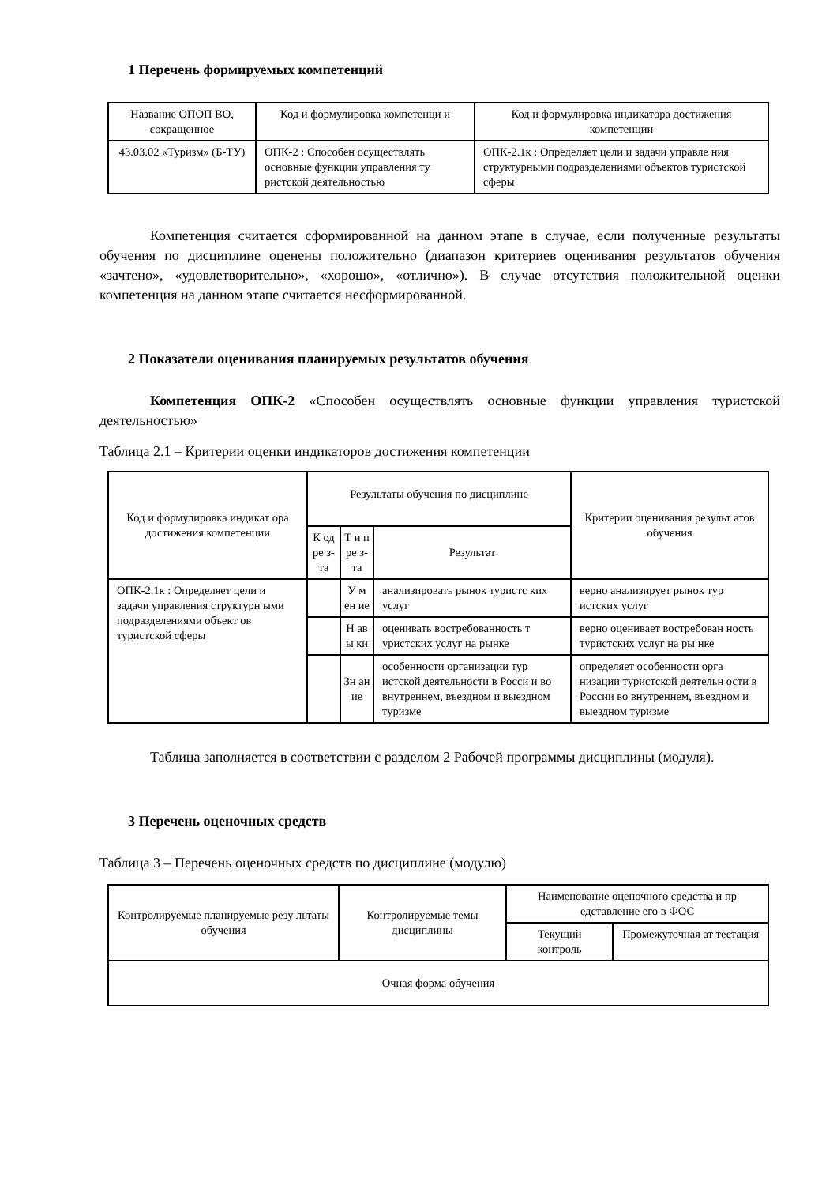1 Перечень формируемых компетенций
| Название ОПОП ВО, сокращенное | Код и формулировка компетенци и | Код и формулировка индикатора достижения компетенции |
| --- | --- | --- |
| 43.03.02 «Туризм» (Б-ТУ) | ОПК-2 : Способен осуществлять основные функции управления ту ристской деятельностью | ОПК-2.1к : Определяет цели и задачи управле ния структурными подразделениями объектов туристской сферы |
Компетенция считается сформированной на данном этапе в случае, если полученные результаты обучения по дисциплине оценены положительно (диапазон критериев оценивания результатов обучения «зачтено», «удовлетворительно», «хорошо», «отлично»). В случае отсутствия положительной оценки компетенция на данном этапе считается несформированной.
2 Показатели оценивания планируемых результатов обучения
Компетенция ОПК-2 «Способен осуществлять основные функции управления туристской деятельностью»
Таблица 2.1 – Критерии оценки индикаторов достижения компетенции
| Код и формулировка индикат ора достижения компетенции | Результаты обучения по дисциплине | | | Критерии оценивания результ атов обучения |
| --- | --- | --- | --- | --- |
| | К од ре з- та | Т и п ре з- та | Результат | |
| ОПК-2.1к : Определяет цели и задачи управления структурн ыми подразделениями объект ов туристской сферы | | У м ен ие | анализировать рынок туристс ких услуг | верно анализирует рынок тур истских услуг |
| | | Н ав ы ки | оценивать востребованность т уристских услуг на рынке | верно оценивает востребован ность туристских услуг на ры нке |
| | | Зн ан ие | особенности организации тур истской деятельности в Росси и во внутреннем, въездном и выездном туризме | определяет особенности орга низации туристской деятельн ости в России во внутреннем, въездном и выездном туризме |
Таблица заполняется в соответствии с разделом 2 Рабочей программы дисциплины (модуля).
3 Перечень оценочных средств
Таблица 3 – Перечень оценочных средств по дисциплине (модулю)
| Контролируемые планируемые резу льтаты обучения | Контролируемые темы дисциплины | Наименование оценочного средства и пр едставление его в ФОС | |
| --- | --- | --- | --- |
| | | Текущий контроль | Промежуточная ат тестация |
| Очная форма обучения | | | |